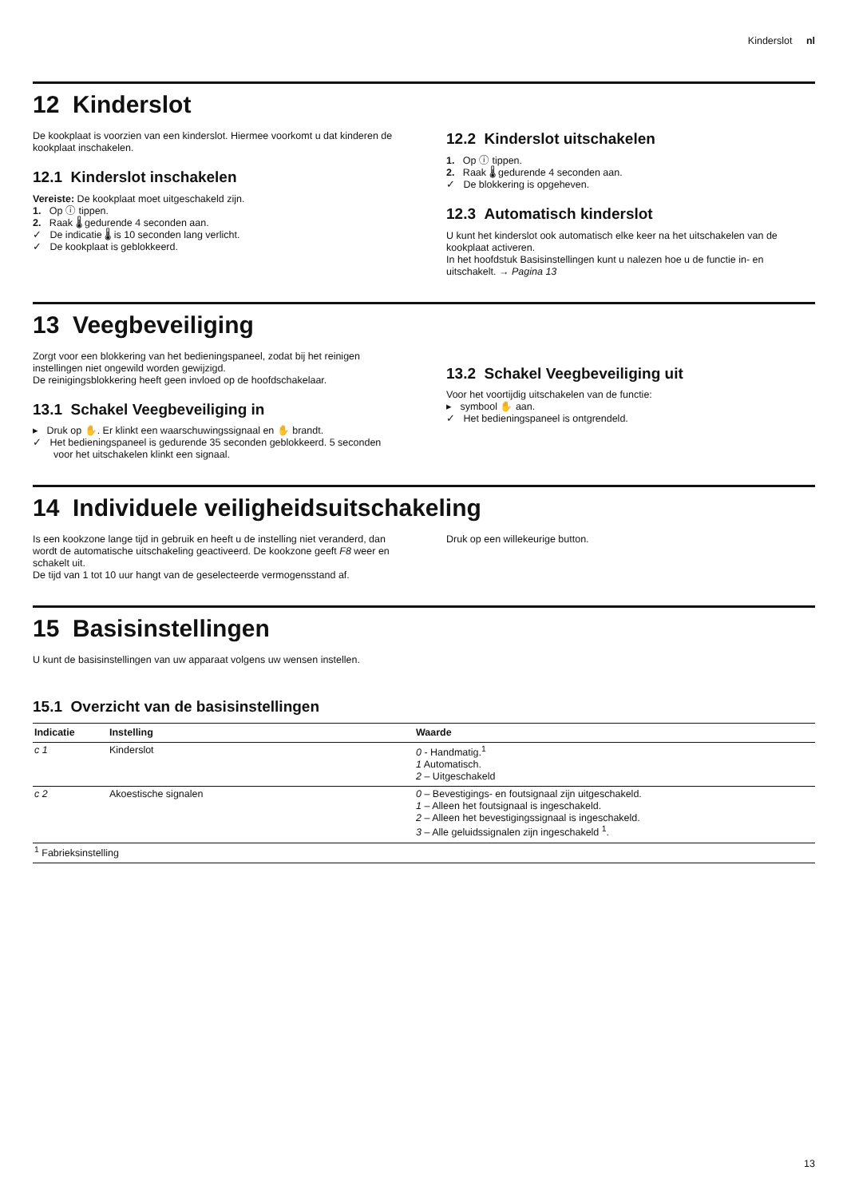Kinderslot nl
12 Kinderslot
De kookplaat is voorzien van een kinderslot. Hiermee voorkomt u dat kinderen de kookplaat inschakelen.
12.1 Kinderslot inschakelen
Vereiste: De kookplaat moet uitgeschakeld zijn.
1. Op ⓘ tippen.
2. Raak 🌡 gedurende 4 seconden aan.
✓ De indicatie 🌡 is 10 seconden lang verlicht.
✓ De kookplaat is geblokkeerd.
12.2 Kinderslot uitschakelen
1. Op ⓘ tippen.
2. Raak 🌡 gedurende 4 seconden aan.
✓ De blokkering is opgeheven.
12.3 Automatisch kinderslot
U kunt het kinderslot ook automatisch elke keer na het uitschakelen van de kookplaat activeren.
In het hoofdstuk Basisinstellingen kunt u nalezen hoe u de functie in- en uitschakelt. → Pagina 13
13 Veegbeveiliging
Zorgt voor een blokkering van het bedieningspaneel, zodat bij het reinigen instellingen niet ongewild worden gewijzigd.
De reinigingsblokkering heeft geen invloed op de hoofdschakelaar.
13.1 Schakel Veegbeveiliging in
▸ Druk op ✋. Er klinkt een waarschuwingssignaal en ✋ brandt.
✓ Het bedieningspaneel is gedurende 35 seconden geblokkeerd. 5 seconden voor het uitschakelen klinkt een signaal.
13.2 Schakel Veegbeveiliging uit
Voor het voortijdig uitschakelen van de functie:
▸ symbool ✋ aan.
✓ Het bedieningspaneel is ontgrendeld.
14 Individuele veiligheidsuitschakeling
Is een kookzone lange tijd in gebruik en heeft u de instelling niet veranderd, dan wordt de automatische uitschakeling geactiveerd. De kookzone geeft F8 weer en schakelt uit.
De tijd van 1 tot 10 uur hangt van de geselecteerde vermogensstand af.
Druk op een willekeurige button.
15 Basisinstellingen
U kunt de basisinstellingen van uw apparaat volgens uw wensen instellen.
15.1 Overzicht van de basisinstellingen
| Indicatie | Instelling | Waarde |
| --- | --- | --- |
| c 1 | Kinderslot | 0 - Handmatig.<sup>1</sup> 1 Automatisch. 2 – Uitgeschakeld |
| c 2 | Akoestische signalen | 0 – Bevestigings- en foutsignaal zijn uitgeschakeld. 1 – Alleen het foutsignaal is ingeschakeld. 2 – Alleen het bevestigingssignaal is ingeschakeld. 3 – Alle geluidssignalen zijn ingeschakeld <sup>1</sup>. |
| <sup>1</sup> Fabrieksinstelling | | |
13